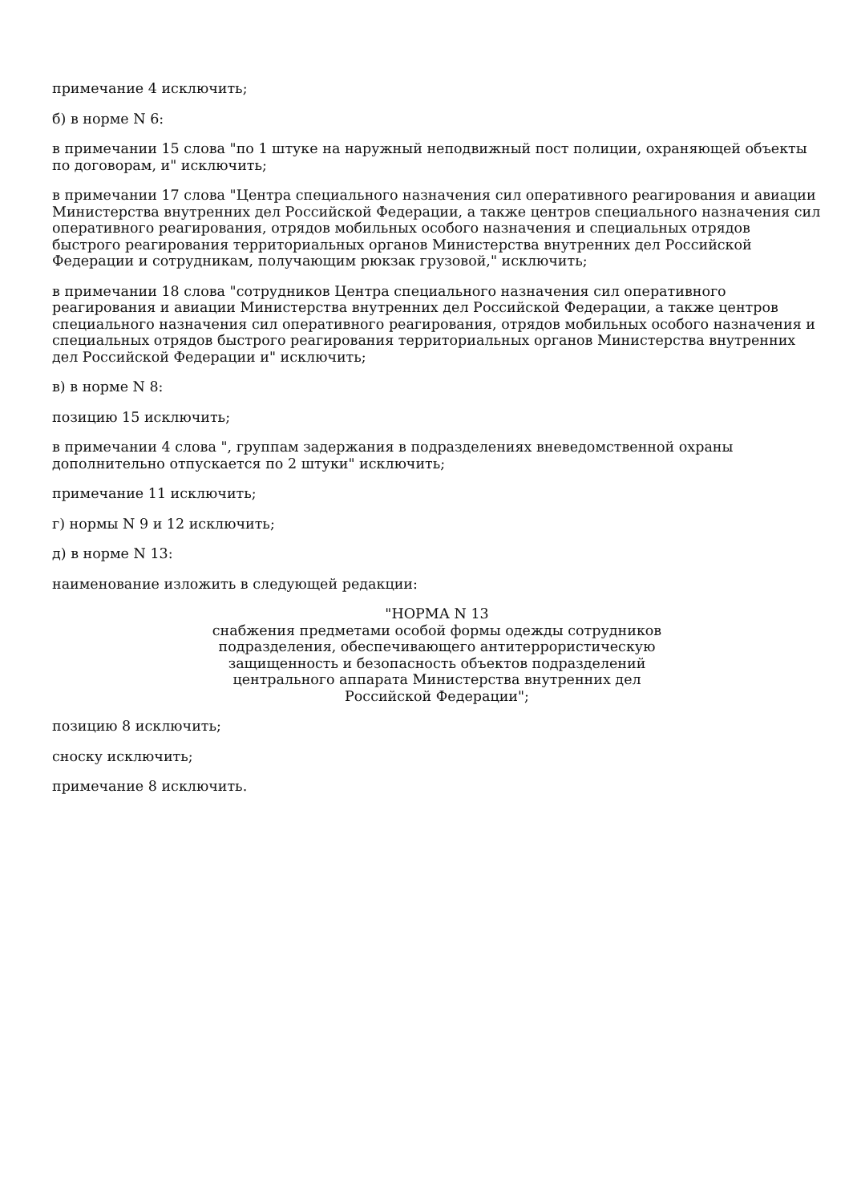примечание 4 исключить;
б) в норме N 6:
в примечании 15 слова "по 1 штуке на наружный неподвижный пост полиции, охраняющей объекты по договорам, и" исключить;
в примечании 17 слова "Центра специального назначения сил оперативного реагирования и авиации Министерства внутренних дел Российской Федерации, а также центров специального назначения сил оперативного реагирования, отрядов мобильных особого назначения и специальных отрядов быстрого реагирования территориальных органов Министерства внутренних дел Российской Федерации и сотрудникам, получающим рюкзак грузовой," исключить;
в примечании 18 слова "сотрудников Центра специального назначения сил оперативного реагирования и авиации Министерства внутренних дел Российской Федерации, а также центров специального назначения сил оперативного реагирования, отрядов мобильных особого назначения и специальных отрядов быстрого реагирования территориальных органов Министерства внутренних дел Российской Федерации и" исключить;
в) в норме N 8:
позицию 15 исключить;
в примечании 4 слова ", группам задержания в подразделениях вневедомственной охраны дополнительно отпускается по 2 штуки" исключить;
примечание 11 исключить;
г) нормы N 9 и 12 исключить;
д) в норме N 13:
наименование изложить в следующей редакции:
"НОРМА N 13
снабжения предметами особой формы одежды сотрудников
подразделения, обеспечивающего антитеррористическую
защищенность и безопасность объектов подразделений
центрального аппарата Министерства внутренних дел
Российской Федерации";
позицию 8 исключить;
сноску исключить;
примечание 8 исключить.